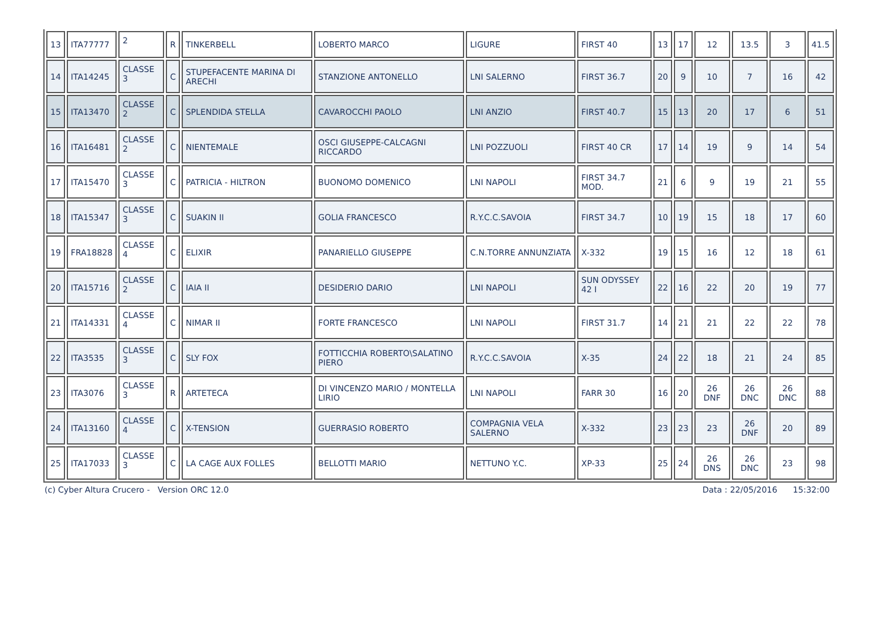| 13 | ITA77777 | 2 | R | TINKERBELL | LOBERTO MARCO | LIGURE | FIRST 40 | 13 | 17 | 12 | 13.5 | 3 | 41.5 |
| 14 | ITA14245 | CLASSE 3 | C | STUPEFACENTE MARINA DI ARECHI | STANZIONE ANTONELLO | LNI SALERNO | FIRST 36.7 | 20 | 9 | 10 | 7 | 16 | 42 |
| 15 | ITA13470 | CLASSE 2 | C | SPLENDIDA STELLA | CAVAROCCHI PAOLO | LNI ANZIO | FIRST 40.7 | 15 | 13 | 20 | 17 | 6 | 51 |
| 16 | ITA16481 | CLASSE 2 | C | NIENTEMALE | OSCI GIUSEPPE-CALCAGNI RICCARDO | LNI POZZUOLI | FIRST 40 CR | 17 | 14 | 19 | 9 | 14 | 54 |
| 17 | ITA15470 | CLASSE 3 | C | PATRICIA - HILTRON | BUONOMO DOMENICO | LNI NAPOLI | FIRST 34.7 MOD. | 21 | 6 | 9 | 19 | 21 | 55 |
| 18 | ITA15347 | CLASSE 3 | C | SUAKIN II | GOLIA FRANCESCO | R.Y.C.C.SAVOIA | FIRST 34.7 | 10 | 19 | 15 | 18 | 17 | 60 |
| 19 | FRA18828 | CLASSE 4 | C | ELIXIR | PANARIELLO GIUSEPPE | C.N.TORRE ANNUNZIATA | X-332 | 19 | 15 | 16 | 12 | 18 | 61 |
| 20 | ITA15716 | CLASSE 2 | C | IAIA II | DESIDERIO DARIO | LNI NAPOLI | SUN ODYSSEY 42 I | 22 | 16 | 22 | 20 | 19 | 77 |
| 21 | ITA14331 | CLASSE 4 | C | NIMAR II | FORTE FRANCESCO | LNI NAPOLI | FIRST 31.7 | 14 | 21 | 21 | 22 | 22 | 78 |
| 22 | ITA3535 | CLASSE 3 | C | SLY FOX | FOTTICCHIA ROBERTO\SALATINO PIERO | R.Y.C.C.SAVOIA | X-35 | 24 | 22 | 18 | 21 | 24 | 85 |
| 23 | ITA3076 | CLASSE 3 | R | ARTETECA | DI VINCENZO MARIO / MONTELLA LIRIO | LNI NAPOLI | FARR 30 | 16 | 20 | 26 DNF | 26 DNC | 26 DNC | 88 |
| 24 | ITA13160 | CLASSE 4 | C | X-TENSION | GUERRASIO ROBERTO | COMPAGNIA VELA SALERNO | X-332 | 23 | 23 | 23 | 26 DNF | 20 | 89 |
| 25 | ITA17033 | CLASSE 3 | C | LA CAGE AUX FOLLES | BELLOTTI MARIO | NETTUNO Y.C. | XP-33 | 25 | 24 | 26 DNS | 26 DNC | 23 | 98 |
(c) Cyber Altura Crucero - Version ORC 12.0 Data : 22/05/2016 15:32:00